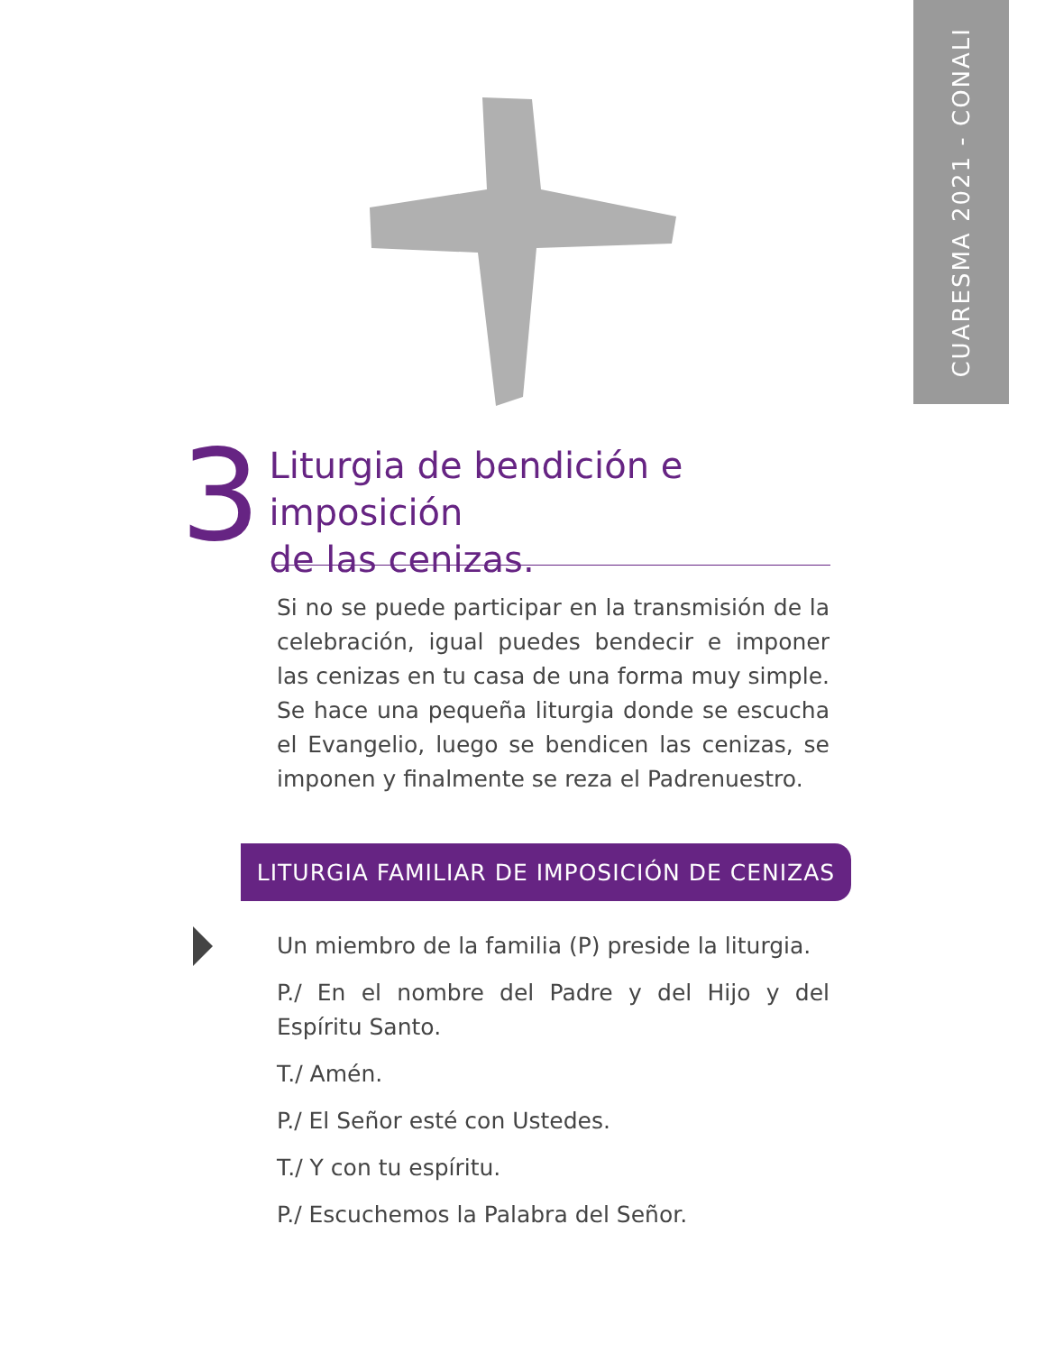CUARESMA 2021 - CONALI
3
Liturgia de bendición e imposición
de las cenizas.
Si no se puede participar en la transmisión de la celebración, igual puedes bendecir e imponer las cenizas en tu casa de una forma muy simple. Se hace una pequeña liturgia donde se escucha el Evangelio, luego se bendicen las cenizas, se imponen y finalmente se reza el Padrenuestro.
LITURGIA FAMILIAR DE IMPOSICIÓN DE CENIZAS
Un miembro de la familia (P) preside la liturgia.
P./ En el nombre del Padre y del Hijo y del Espíritu Santo.
T./ Amén.
P./ El Señor esté con Ustedes.
T./ Y con tu espíritu.
P./ Escuchemos la Palabra del Señor.